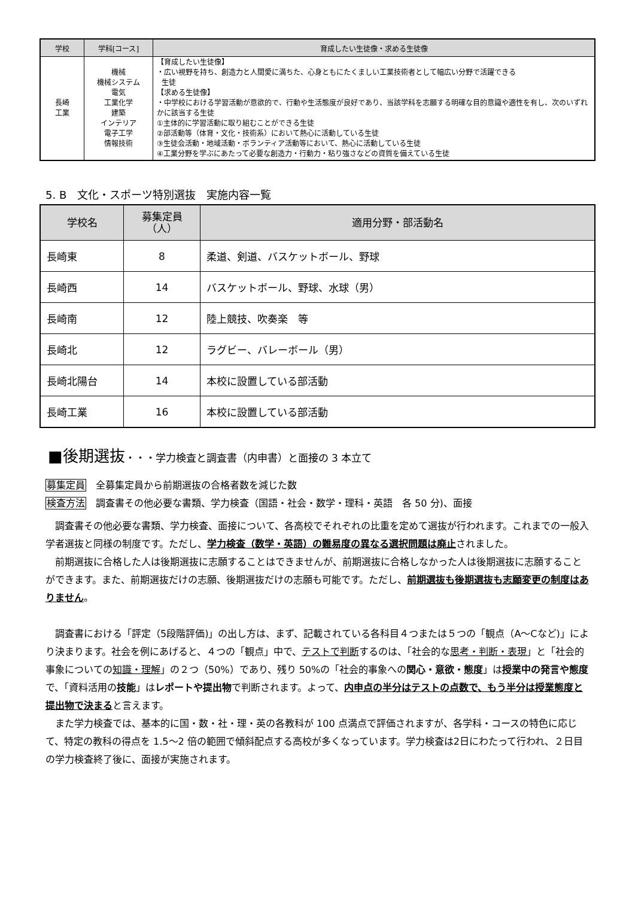| 学校 | 学科[コース] | 育成したい生徒像・求める生徒像 |
| --- | --- | --- |
| 長崎 工業 | 機械 機械システム 電気 工業化学 建築 インテリア 電子工学 情報技術 | 【育成したい生徒像】 ・広い視野を持ち、創造力と人間愛に満ちた、心身ともにたくましい工業技術者として幅広い分野で活躍できる 生徒 【求める生徒像】 ・中学校における学習活動が意欲的で、行動や生活態度が良好であり、当該学科を志願する明確な目的意識や適性を有し、次のいずれかに該当する生徒 ①主体的に学習活動に取り組むことができる生徒 ②部活動等（体育・文化・技術系）において熱心に活動している生徒 ③生徒会活動・地域活動・ボランティア活動等において、熱心に活動している生徒 ④工業分野を学ぶにあたって必要な創造力・行動力・粘り強さなどの資質を備えている生徒 |
5. B　文化・スポーツ特別選抜　実施内容一覧
| 学校名 | 募集定員 （人） | 適用分野・部活動名 |
| --- | --- | --- |
| 長崎東 | 8 | 柔道、剣道、バスケットボール、野球 |
| 長崎西 | 14 | バスケットボール、野球、水球（男） |
| 長崎南 | 12 | 陸上競技、吹奏楽 等 |
| 長崎北 | 12 | ラグビー、バレーボール（男） |
| 長崎北陽台 | 14 | 本校に設置している部活動 |
| 長崎工業 | 16 | 本校に設置している部活動 |
■後期選抜・・・学力検査と調査書（内申書）と面接の 3 本立て
募集定員　全募集定員から前期選抜の合格者数を減じた数
検査方法　調査書その他必要な書類、学力検査（国語・社会・数学・理科・英語　各 50 分)、面接
　調査書その他必要な書類、学力検査、面接について、各高校でそれぞれの比重を定めて選抜が行われます。これまでの一般入学者選抜と同様の制度です。ただし、学力検査（数学・英語）の難易度の異なる選択問題は廃止されました。
　前期選抜に合格した人は後期選抜に志願することはできませんが、前期選抜に合格しなかった人は後期選抜に志願することができます。また、前期選抜だけの志願、後期選抜だけの志願も可能です。ただし、前期選抜も後期選抜も志願変更の制度はありません。
　調査書における「評定（5段階評価)」の出し方は、まず、記載されている各科目４つまたは５つの「観点（A～Cなど)」により決まります。社会を例にあげると、４つの「観点」中で、テストで判断するのは、「社会的な思考・判断・表現」と「社会的事象についての知識・理解」の２つ（50%）であり、残り 50%の「社会的事象への関心・意欲・態度」は授業中の発言や態度で、「資料活用の技能」はレポートや提出物で判断されます。よって、内申点の半分はテストの点数で、もう半分は授業態度と提出物で決まると言えます。
　また学力検査では、基本的に国・数・社・理・英の各教科が 100 点満点で評価されますが、各学科・コースの特色に応じて、特定の教科の得点を 1.5～2 倍の範囲で傾斜配点する高校が多くなっています。学力検査は2日にわたって行われ、２日目の学力検査終了後に、面接が実施されます。